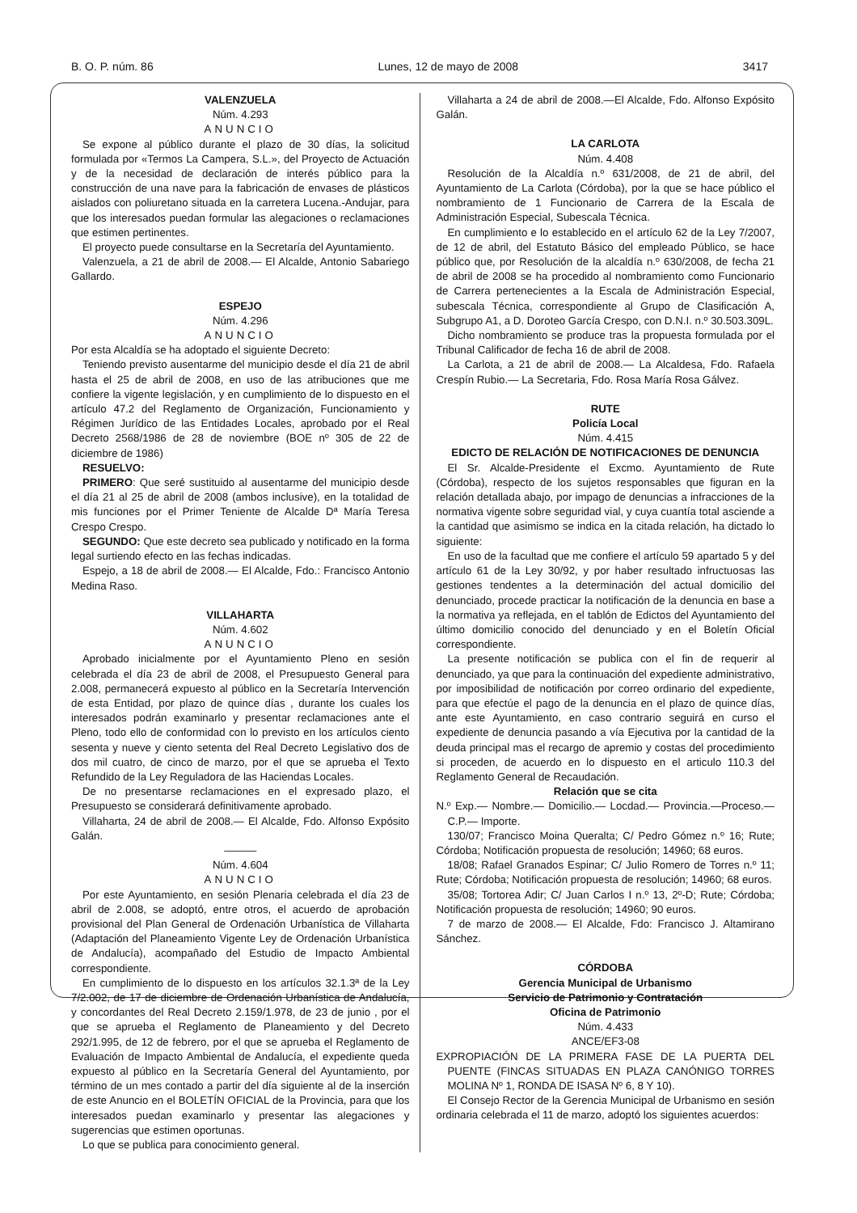B. O. P. núm. 86 Lunes, 12 de mayo de 2008 3417
VALENZUELA
Núm. 4.293
ANUNCIO
Se expone al público durante el plazo de 30 días, la solicitud formulada por «Termos La Campera, S.L.», del Proyecto de Actuación y de la necesidad de declaración de interés público para la construcción de una nave para la fabricación de envases de plásticos aislados con poliuretano situada en la carretera Lucena.-Andujar, para que los interesados puedan formular las alegaciones o reclamaciones que estimen pertinentes.
El proyecto puede consultarse en la Secretaría del Ayuntamiento.
Valenzuela, a 21 de abril de 2008.— El Alcalde, Antonio Sabariego Gallardo.
ESPEJO
Núm. 4.296
ANUNCIO
Por esta Alcaldía se ha adoptado el siguiente Decreto:
Teniendo previsto ausentarme del municipio desde el día 21 de abril hasta el 25 de abril de 2008, en uso de las atribuciones que me confiere la vigente legislación, y en cumplimiento de lo dispuesto en el artículo 47.2 del Reglamento de Organización, Funcionamiento y Régimen Jurídico de las Entidades Locales, aprobado por el Real Decreto 2568/1986 de 28 de noviembre (BOE nº 305 de 22 de diciembre de 1986)
RESUELVO:
PRIMERO: Que seré sustituido al ausentarme del municipio desde el día 21 al 25 de abril de 2008 (ambos inclusive), en la totalidad de mis funciones por el Primer Teniente de Alcalde Dª María Teresa Crespo Crespo.
SEGUNDO: Que este decreto sea publicado y notificado en la forma legal surtiendo efecto en las fechas indicadas.
Espejo, a 18 de abril de 2008.— El Alcalde, Fdo.: Francisco Antonio Medina Raso.
VILLAHARTA
Núm. 4.602
ANUNCIO
Aprobado inicialmente por el Ayuntamiento Pleno en sesión celebrada el día 23 de abril de 2008, el Presupuesto General para 2.008, permanecerá expuesto al público en la Secretaría Intervención de esta Entidad, por plazo de quince días , durante los cuales los interesados podrán examinarlo y presentar reclamaciones ante el Pleno, todo ello de conformidad con lo previsto en los artículos ciento sesenta y nueve y ciento setenta del Real Decreto Legislativo dos de dos mil cuatro, de cinco de marzo, por el que se aprueba el Texto Refundido de la Ley Reguladora de las Haciendas Locales.
De no presentarse reclamaciones en el expresado plazo, el Presupuesto se considerará definitivamente aprobado.
Villaharta, 24 de abril de 2008.— El Alcalde, Fdo. Alfonso Expósito Galán.
———
Núm. 4.604
ANUNCIO
Por este Ayuntamiento, en sesión Plenaria celebrada el día 23 de abril de 2.008, se adoptó, entre otros, el acuerdo de aprobación provisional del Plan General de Ordenación Urbanística de Villaharta (Adaptación del Planeamiento Vigente Ley de Ordenación Urbanística de Andalucía), acompañado del Estudio de Impacto Ambiental correspondiente.
En cumplimiento de lo dispuesto en los artículos 32.1.3ª de la Ley 7/2.002, de 17 de diciembre de Ordenación Urbanística de Andalucía, y concordantes del Real Decreto 2.159/1.978, de 23 de junio , por el que se aprueba el Reglamento de Planeamiento y del Decreto 292/1.995, de 12 de febrero, por el que se aprueba el Reglamento de Evaluación de Impacto Ambiental de Andalucía, el expediente queda expuesto al público en la Secretaría General del Ayuntamiento, por término de un mes contado a partir del día siguiente al de la inserción de este Anuncio en el BOLETÍN OFICIAL de la Provincia, para que los interesados puedan examinarlo y presentar las alegaciones y sugerencias que estimen oportunas.
Lo que se publica para conocimiento general.
Villaharta a 24 de abril de 2008.—El Alcalde, Fdo. Alfonso Expósito Galán.
LA CARLOTA
Núm. 4.408
Resolución de la Alcaldía n.º 631/2008, de 21 de abril, del Ayuntamiento de La Carlota (Córdoba), por la que se hace público el nombramiento de 1 Funcionario de Carrera de la Escala de Administración Especial, Subescala Técnica.
En cumplimiento e lo establecido en el artículo 62 de la Ley 7/2007, de 12 de abril, del Estatuto Básico del empleado Público, se hace público que, por Resolución de la alcaldía n.º 630/2008, de fecha 21 de abril de 2008 se ha procedido al nombramiento como Funcionario de Carrera pertenecientes a la Escala de Administración Especial, subescala Técnica, correspondiente al Grupo de Clasificación A, Subgrupo A1, a D. Doroteo García Crespo, con D.N.I. n.º 30.503.309L.
Dicho nombramiento se produce tras la propuesta formulada por el Tribunal Calificador de fecha 16 de abril de 2008.
La Carlota, a 21 de abril de 2008.— La Alcaldesa, Fdo. Rafaela Crespín Rubio.— La Secretaria, Fdo. Rosa María Rosa Gálvez.
RUTE
Policía Local
Núm. 4.415
EDICTO DE RELACIÓN DE NOTIFICACIONES DE DENUNCIA
El Sr. Alcalde-Presidente el Excmo. Ayuntamiento de Rute (Córdoba), respecto de los sujetos responsables que figuran en la relación detallada abajo, por impago de denuncias a infracciones de la normativa vigente sobre seguridad vial, y cuya cuantía total asciende a la cantidad que asimismo se indica en la citada relación, ha dictado lo siguiente:
En uso de la facultad que me confiere el artículo 59 apartado 5 y del artículo 61 de la Ley 30/92, y por haber resultado infructuosas las gestiones tendentes a la determinación del actual domicilio del denunciado, procede practicar la notificación de la denuncia en base a la normativa ya reflejada, en el tablón de Edictos del Ayuntamiento del último domicilio conocido del denunciado y en el Boletín Oficial correspondiente.
La presente notificación se publica con el fin de requerir al denunciado, ya que para la continuación del expediente administrativo, por imposibilidad de notificación por correo ordinario del expediente, para que efectúe el pago de la denuncia en el plazo de quince días, ante este Ayuntamiento, en caso contrario seguirá en curso el expediente de denuncia pasando a vía Ejecutiva por la cantidad de la deuda principal mas el recargo de apremio y costas del procedimiento si proceden, de acuerdo en lo dispuesto en el articulo 110.3 del Reglamento General de Recaudación.
Relación que se cita
N.º Exp.— Nombre.— Domicilio.— Locdad.— Provincia.—Proceso.— C.P.— Importe.
130/07; Francisco Moina Queralta; C/ Pedro Gómez n.º 16; Rute; Córdoba; Notificación propuesta de resolución; 14960; 68 euros.
18/08; Rafael Granados Espinar; C/ Julio Romero de Torres n.º 11; Rute; Córdoba; Notificación propuesta de resolución; 14960; 68 euros.
35/08; Tortorea Adir; C/ Juan Carlos I n.º 13, 2º-D; Rute; Córdoba; Notificación propuesta de resolución; 14960; 90 euros.
7 de marzo de 2008.— El Alcalde, Fdo: Francisco J. Altamirano Sánchez.
CÓRDOBA
Gerencia Municipal de Urbanismo
Servicio de Patrimonio y Contratación
Oficina de Patrimonio
Núm. 4.433
ANCE/EF3-08
EXPROPIACIÓN DE LA PRIMERA FASE DE LA PUERTA DEL PUENTE (FINCAS SITUADAS EN PLAZA CANÓNIGO TORRES MOLINA Nº 1, RONDA DE ISASA Nº 6, 8 Y 10).
El Consejo Rector de la Gerencia Municipal de Urbanismo en sesión ordinaria celebrada el 11 de marzo, adoptó los siguientes acuerdos: